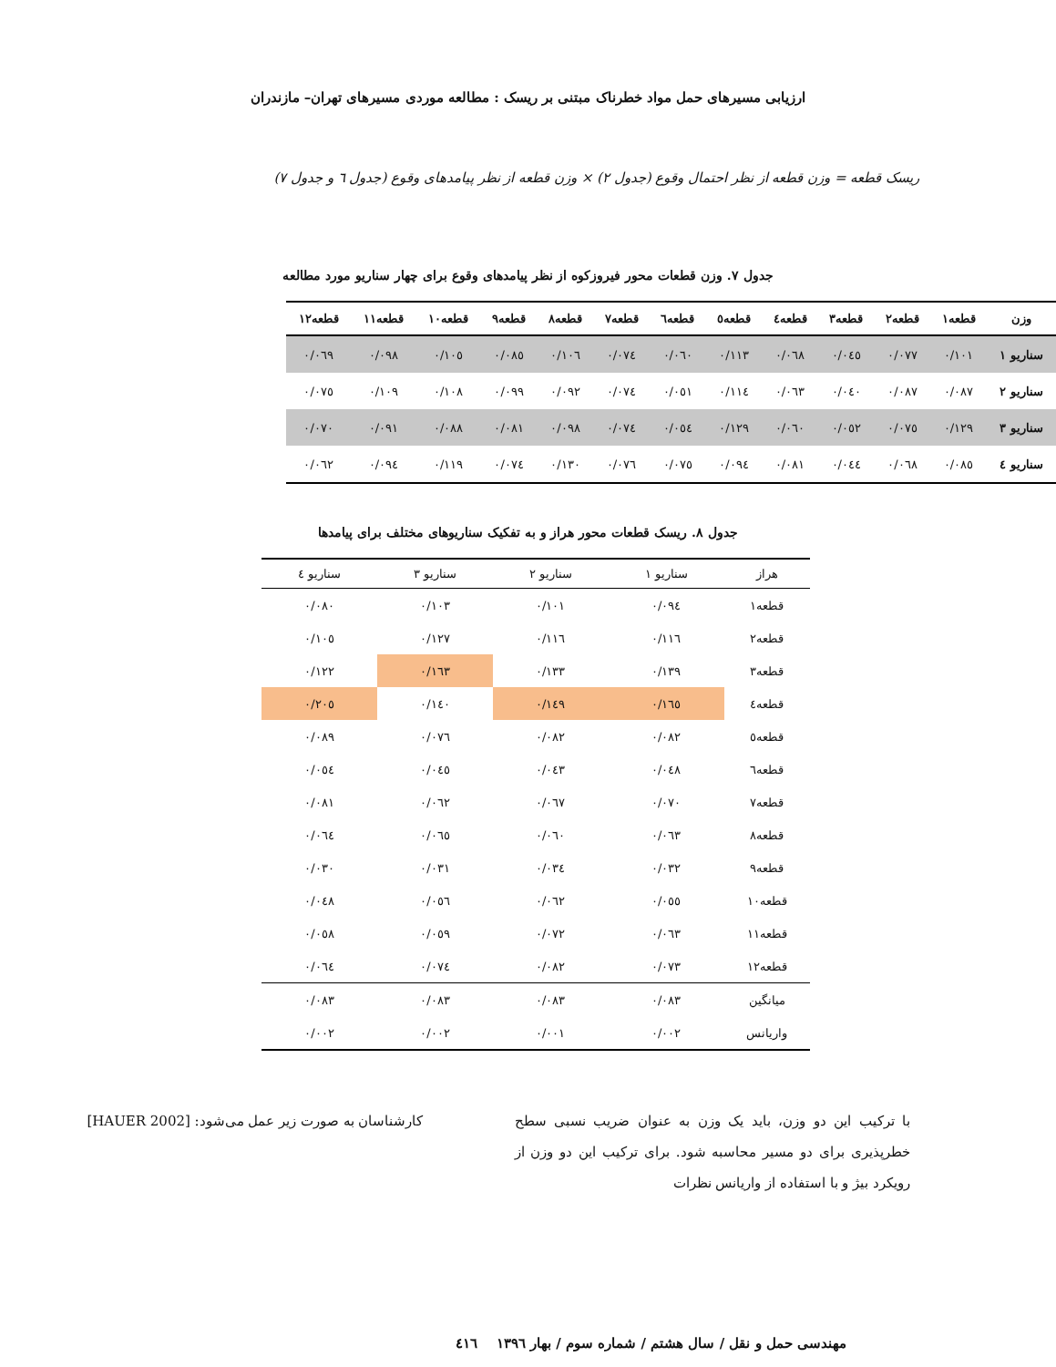ارزیابی مسیرهای حمل مواد خطرناک مبتنی بر ریسک : مطالعه موردی مسیرهای تهران– مازندران
ریسک قطعه = وزن قطعه از نظر احتمال وقوع (جدول ۲) × وزن قطعه از نظر پیامدهای وقوع (جدول ٦ و جدول ۷)
جدول ۷. وزن قطعات محور فیروزکوه از نظر پیامدهای وقوع برای چهار سناریو مورد مطالعه
| وزن | قطعه۱ | قطعه۲ | قطعه۳ | قطعه٤ | قطعه٥ | قطعه٦ | قطعه۷ | قطعه۸ | قطعه۹ | قطعه۱۰ | قطعه۱۱ | قطعه۱۲ |
| --- | --- | --- | --- | --- | --- | --- | --- | --- | --- | --- | --- | --- |
| سناریو ۱ | ۰/۱۰۱ | ۰/۰۷۷ | ۰/۰٤٥ | ۰/۰٦۸ | ۰/۱۱۳ | ۰/۰٦۰ | ۰/۰۷٤ | ۰/۱۰٦ | ۰/۰۸٥ | ۰/۱۰٥ | ۰/۰۹۸ | ۰/۰٦۹ |
| سناریو ۲ | ۰/۰۸۷ | ۰/۰۸۷ | ۰/۰٤۰ | ۰/۰٦۳ | ۰/۱۱٤ | ۰/۰٥۱ | ۰/۰۷٤ | ۰/۰۹۲ | ۰/۰۹۹ | ۰/۱۰۸ | ۰/۱۰۹ | ۰/۰۷٥ |
| سناریو ۳ | ۰/۱۲۹ | ۰/۰۷٥ | ۰/۰٥۲ | ۰/۰٦۰ | ۰/۱۲۹ | ۰/۰٥٤ | ۰/۰۷٤ | ۰/۰۹۸ | ۰/۰۸۱ | ۰/۰۸۸ | ۰/۰۹۱ | ۰/۰۷۰ |
| سناریو ٤ | ۰/۰۸٥ | ۰/۰٦۸ | ۰/۰٤٤ | ۰/۰۸۱ | ۰/۰۹٤ | ۰/۰۷٥ | ۰/۰۷٦ | ۰/۱۳۰ | ۰/۰۷٤ | ۰/۱۱۹ | ۰/۰۹٤ | ۰/۰٦۲ |
جدول ۸. ریسک قطعات محور هراز و به تفکیک سناریوهای مختلف برای پیامدها
| هراز | سناریو ۱ | سناریو ۲ | سناریو ۳ | سناریو ٤ |
| --- | --- | --- | --- | --- |
| قطعه۱ | ۰/۰۹٤ | ۰/۱۰۱ | ۰/۱۰۳ | ۰/۰۸۰ |
| قطعه۲ | ۰/۱۱٦ | ۰/۱۱٦ | ۰/۱۲۷ | ۰/۱۰٥ |
| قطعه۳ | ۰/۱۳۹ | ۰/۱۳۳ | ۰/۱٦۳ | ۰/۱۲۲ |
| قطعه٤ | ۰/۱٦٥ | ۰/۱٤۹ | ۰/۱٤۰ | ۰/۲۰٥ |
| قطعه٥ | ۰/۰۸۲ | ۰/۰۸۲ | ۰/۰۷٦ | ۰/۰۸۹ |
| قطعه٦ | ۰/۰٤۸ | ۰/۰٤۳ | ۰/۰٤٥ | ۰/۰٥٤ |
| قطعه۷ | ۰/۰۷۰ | ۰/۰٦۷ | ۰/۰٦۲ | ۰/۰۸۱ |
| قطعه۸ | ۰/۰٦۳ | ۰/۰٦۰ | ۰/۰٦٥ | ۰/۰٦٤ |
| قطعه۹ | ۰/۰۳۲ | ۰/۰۳٤ | ۰/۰۳۱ | ۰/۰۳۰ |
| قطعه۱۰ | ۰/۰٥٥ | ۰/۰٦۲ | ۰/۰٥٦ | ۰/۰٤۸ |
| قطعه۱۱ | ۰/۰٦۳ | ۰/۰۷۲ | ۰/۰٥۹ | ۰/۰٥۸ |
| قطعه۱۲ | ۰/۰۷۳ | ۰/۰۸۲ | ۰/۰۷٤ | ۰/۰٦٤ |
| میانگین | ۰/۰۸۳ | ۰/۰۸۳ | ۰/۰۸۳ | ۰/۰۸۳ |
| واریانس | ۰/۰۰۲ | ۰/۰۰۱ | ۰/۰۰۲ | ۰/۰۰۲ |
با ترکیب این دو وزن، باید یک وزن به عنوان ضریب نسبی سطح خطرپذیری برای دو مسیر محاسبه شود. برای ترکیب این دو وزن از رویکرد بیژ و با استفاده از واریانس نظرات
کارشناسان به صورت زیر عمل می‌شود: [HAUER 2002]
مهندسی حمل و نقل / سال هشتم / شماره سوم / بهار ۱۳۹٦ ٤۱٦